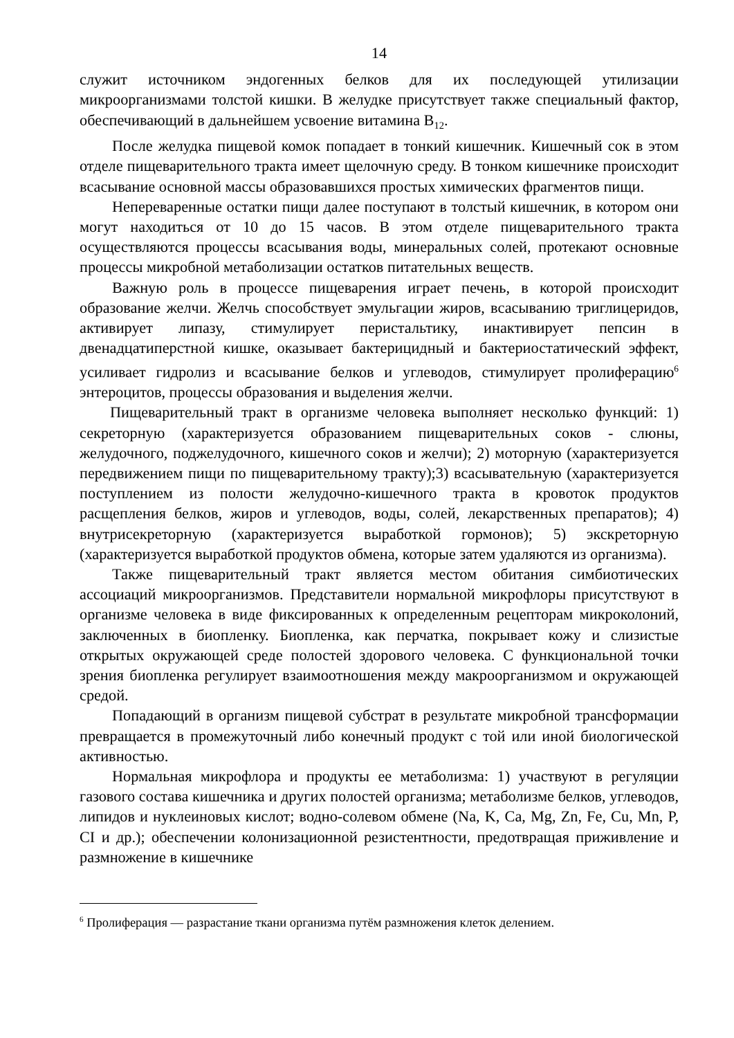14
служит источником эндогенных белков для их последующей утилизации микроорганизмами толстой кишки. В желудке присутствует также специальный фактор, обеспечивающий в дальнейшем усвоение витамина B<sub>12</sub>.
После желудка пищевой комок попадает в тонкий кишечник. Кишечный сок в этом отделе пищеварительного тракта имеет щелочную среду. В тонком кишечнике происходит всасывание основной массы образовавшихся простых химических фрагментов пищи.
Непереваренные остатки пищи далее поступают в толстый кишечник, в котором они могут находиться от 10 до 15 часов. В этом отделе пищеварительного тракта осуществляются процессы всасывания воды, минеральных солей, протекают основные процессы микробной метаболизации остатков питательных веществ.
Важную роль в процессе пищеварения играет печень, в которой происходит образование желчи. Желчь способствует эмульгации жиров, всасыванию триглицеридов, активирует липазу, стимулирует перистальтику, инактивирует пепсин в двенадцатиперстной кишке, оказывает бактерицидный и бактериостатический эффект, усиливает гидролиз и всасывание белков и углеводов, стимулирует пролиферацию<sup>6</sup> энтероцитов, процессы образования и выделения желчи.
Пищеварительный тракт в организме человека выполняет несколько функций: 1) секреторную (характеризуется образованием пищеварительных соков - слюны, желудочного, поджелудочного, кишечного соков и желчи); 2) моторную (характеризуется передвижением пищи по пищеварительному тракту);3) всасывательную (характеризуется поступлением из полости желудочно-кишечного тракта в кровоток продуктов расщепления белков, жиров и углеводов, воды, солей, лекарственных препаратов); 4) внутрисекреторную (характеризуется выработкой гормонов); 5) экскреторную (характеризуется выработкой продуктов обмена, которые затем удаляются из организма).
Также пищеварительный тракт является местом обитания симбиотических ассоциаций микроорганизмов. Представители нормальной микрофлоры присутствуют в организме человека в виде фиксированных к определенным рецепторам микроколоний, заключенных в биопленку. Биопленка, как перчатка, покрывает кожу и слизистые открытых окружающей среде полостей здорового человека. С функциональной точки зрения биопленка регулирует взаимоотношения между макроорганизмом и окружающей средой.
Попадающий в организм пищевой субстрат в результате микробной трансформации превращается в промежуточный либо конечный продукт с той или иной биологической активностью.
Нормальная микрофлора и продукты ее метаболизма: 1) участвуют в регуляции газового состава кишечника и других полостей организма; метаболизме белков, углеводов, липидов и нуклеиновых кислот; водно-солевом обмене (Na, K, Ca, Mg, Zn, Fe, Cu, Mn, P, CI и др.); обеспечении колонизационной резистентности, предотвращая приживление и размножение в кишечнике
<sup>6</sup> Пролиферация — разрастание ткани организма путём размножения клеток делением.